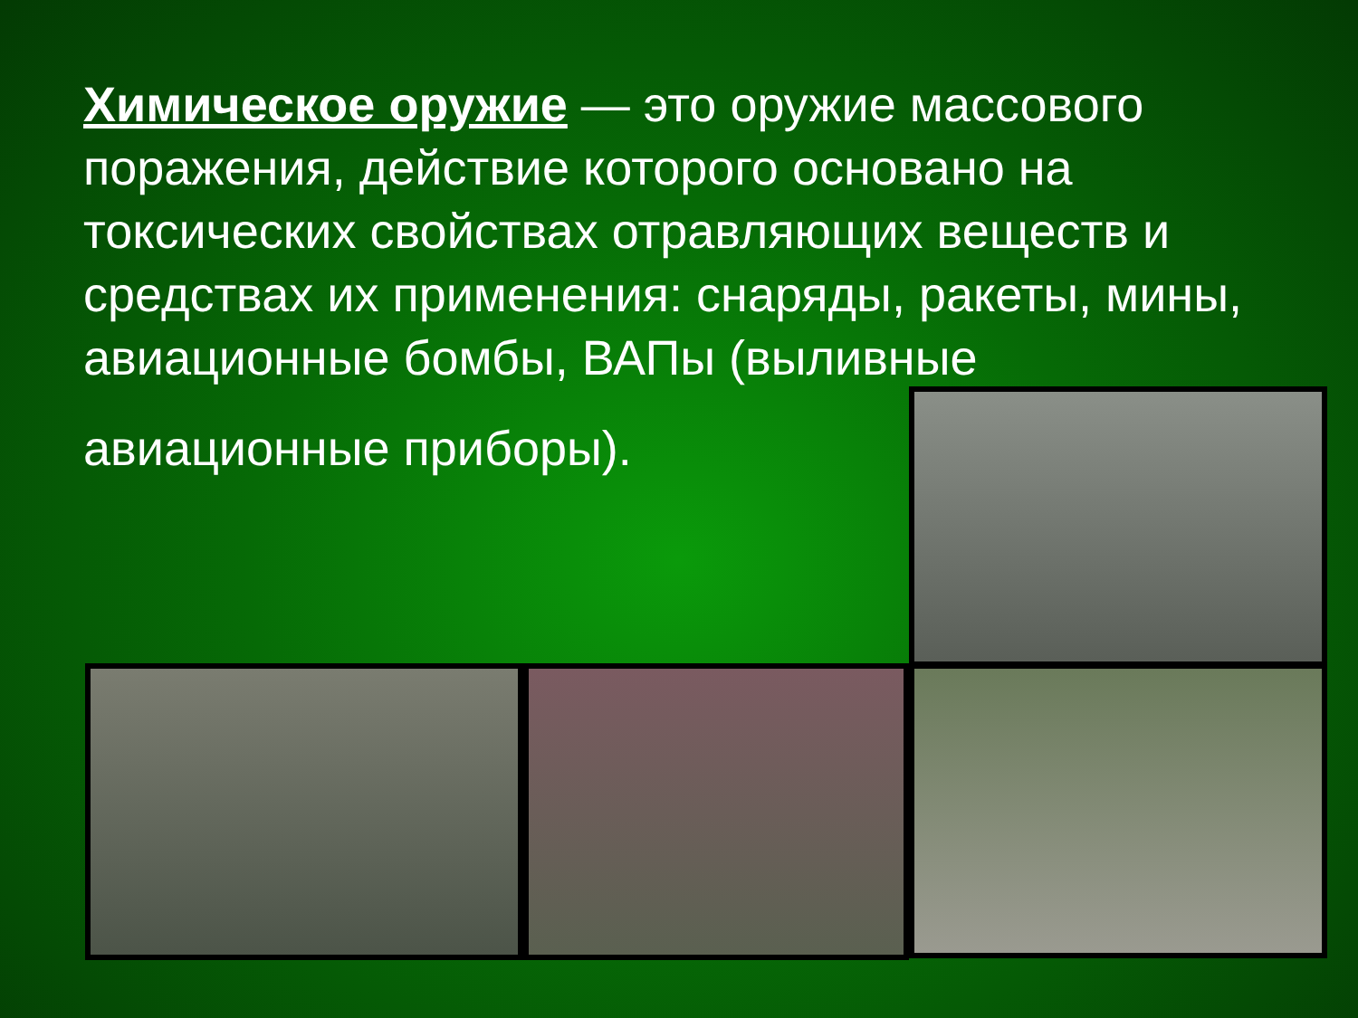Химическое оружие — это оружие массового поражения, действие которого основано на токсических свойствах отравляющих веществ и средствах их применения: снаряды, ракеты, мины, авиационные бомбы, ВАПы (выливные
авиационные приборы).